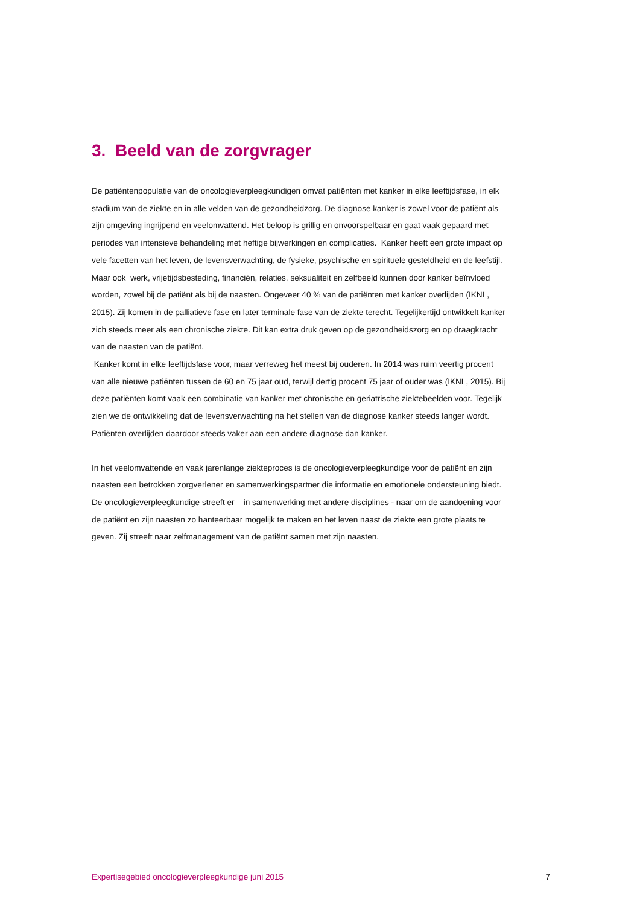3. Beeld van de zorgvrager
De patiëntenpopulatie van de oncologieverpleegkundigen omvat patiënten met kanker in elke leeftijdsfase, in elk stadium van de ziekte en in alle velden van de gezondheidzorg. De diagnose kanker is zowel voor de patiënt als zijn omgeving ingrijpend en veelomvattend. Het beloop is grillig en onvoorspelbaar en gaat vaak gepaard met periodes van intensieve behandeling met heftige bijwerkingen en complicaties. Kanker heeft een grote impact op vele facetten van het leven, de levensverwachting, de fysieke, psychische en spirituele gesteldheid en de leefstijl. Maar ook werk, vrijetijdsbesteding, financiën, relaties, seksualiteit en zelfbeeld kunnen door kanker beïnvloed worden, zowel bij de patiënt als bij de naasten. Ongeveer 40 % van de patiënten met kanker overlijden (IKNL, 2015). Zij komen in de palliatieve fase en later terminale fase van de ziekte terecht. Tegelijkertijd ontwikkelt kanker zich steeds meer als een chronische ziekte. Dit kan extra druk geven op de gezondheidszorg en op draagkracht van de naasten van de patiënt.
Kanker komt in elke leeftijdsfase voor, maar verreweg het meest bij ouderen. In 2014 was ruim veertig procent van alle nieuwe patiënten tussen de 60 en 75 jaar oud, terwijl dertig procent 75 jaar of ouder was (IKNL, 2015). Bij deze patiënten komt vaak een combinatie van kanker met chronische en geriatrische ziektebeelden voor. Tegelijk zien we de ontwikkeling dat de levensverwachting na het stellen van de diagnose kanker steeds langer wordt. Patiënten overlijden daardoor steeds vaker aan een andere diagnose dan kanker.
In het veelomvattende en vaak jarenlange ziekteproces is de oncologieverpleegkundige voor de patiënt en zijn naasten een betrokken zorgverlener en samenwerkingspartner die informatie en emotionele ondersteuning biedt. De oncologieverpleegkundige streeft er – in samenwerking met andere disciplines - naar om de aandoening voor de patiënt en zijn naasten zo hanteerbaar mogelijk te maken en het leven naast de ziekte een grote plaats te geven. Zij streeft naar zelfmanagement van de patiënt samen met zijn naasten.
Expertisegebied oncologieverpleegkundige juni 2015 7